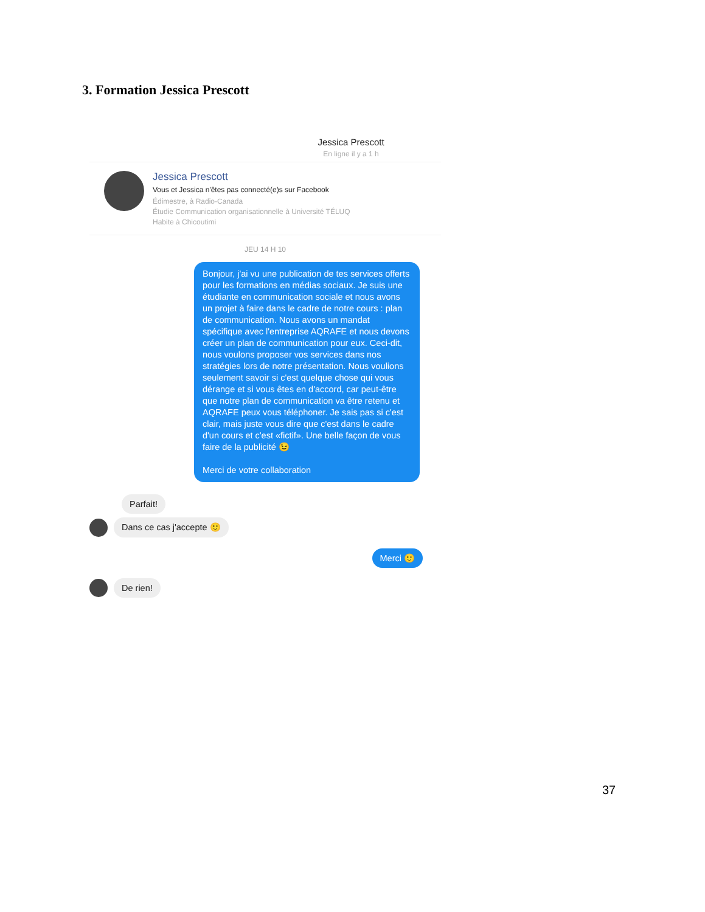3. Formation Jessica Prescott
Jessica Prescott
En ligne il y a 1 h
Jessica Prescott
Vous et Jessica n'êtes pas connecté(e)s sur Facebook
Édimestre, à Radio-Canada
Étudie Communication organisationnelle à Université TÉLUQ
Habite à Chicoutimi
JEU 14 H 10
Bonjour, j'ai vu une publication de tes services offerts pour les formations en médias sociaux. Je suis une étudiante en communication sociale et nous avons un projet à faire dans le cadre de notre cours : plan de communication. Nous avons un mandat spécifique avec l'entreprise AQRAFE et nous devons créer un plan de communication pour eux. Ceci-dit, nous voulons proposer vos services dans nos stratégies lors de notre présentation. Nous voulions seulement savoir si c'est quelque chose qui vous dérange et si vous êtes en d'accord, car peut-être que notre plan de communication va être retenu et AQRAFE peux vous téléphoner. Je sais pas si c'est clair, mais juste vous dire que c'est dans le cadre d'un cours et c'est «fictif». Une belle façon de vous faire de la publicité 😉
Merci de votre collaboration
Parfait!
Dans ce cas j'accepte 🙂
Merci 🙂
De rien!
37